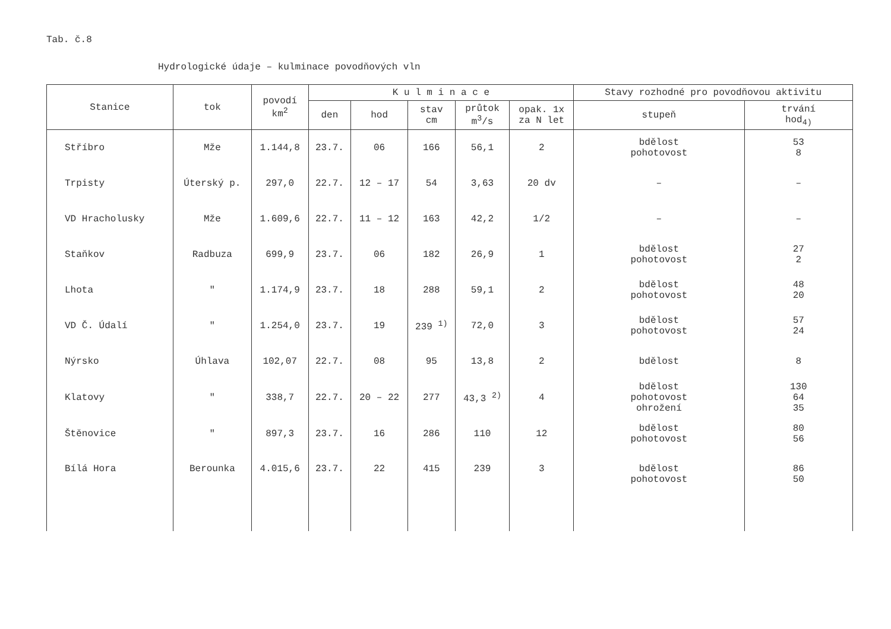Tab. č.8
Hydrologické údaje – kulminace povodňových vln
| Stanice | tok | povodí km<sup>2</sup> | K u l m i n a c e | | | | | Stavy rozhodné pro povodňovou aktivitu | |
| --- | --- | --- | --- | --- | --- | --- | --- | --- | --- |
| | | | den | hod | stav cm | průtok m<sup>3</sup>/s | opak. 1x za N let | stupeň | trvání hod<sub>4)</sub> |
| Stříbro | Mže | 1.144,8 | 23.7. | 06 | 166 | 56,1 | 2 | bdělost pohotovost | 53 8 |
| Trpisty | Úterský p. | 297,0 | 22.7. | 12 – 17 | 54 | 3,63 | 20 dv | – | – |
| VD Hracholusky | Mže | 1.609,6 | 22.7. | 11 – 12 | 163 | 42,2 | 1/2 | – | – |
| Staňkov | Radbuza | 699,9 | 23.7. | 06 | 182 | 26,9 | 1 | bdělost pohotovost | 27 2 |
| Lhota | " | 1.174,9 | 23.7. | 18 | 288 | 59,1 | 2 | bdělost pohotovost | 48 20 |
| VD Č. Údalí | " | 1.254,0 | 23.7. | 19 | 239 <sup>1)</sup> | 72,0 | 3 | bdělost pohotovost | 57 24 |
| Nýrsko | Úhlava | 102,07 | 22.7. | 08 | 95 | 13,8 | 2 | bdělost | 8 |
| Klatovy | " | 338,7 | 22.7. | 20 – 22 | 277 | 43,3 <sup>2)</sup> | 4 | bdělost pohotovost ohrožení | 130 64 35 |
| Štěnovice | " | 897,3 | 23.7. | 16 | 286 | 110 | 12 | bdělost pohotovost | 80 56 |
| Bílá Hora | Berounka | 4.015,6 | 23.7. | 22 | 415 | 239 | 3 | bdělost pohotovost | 86 50 |